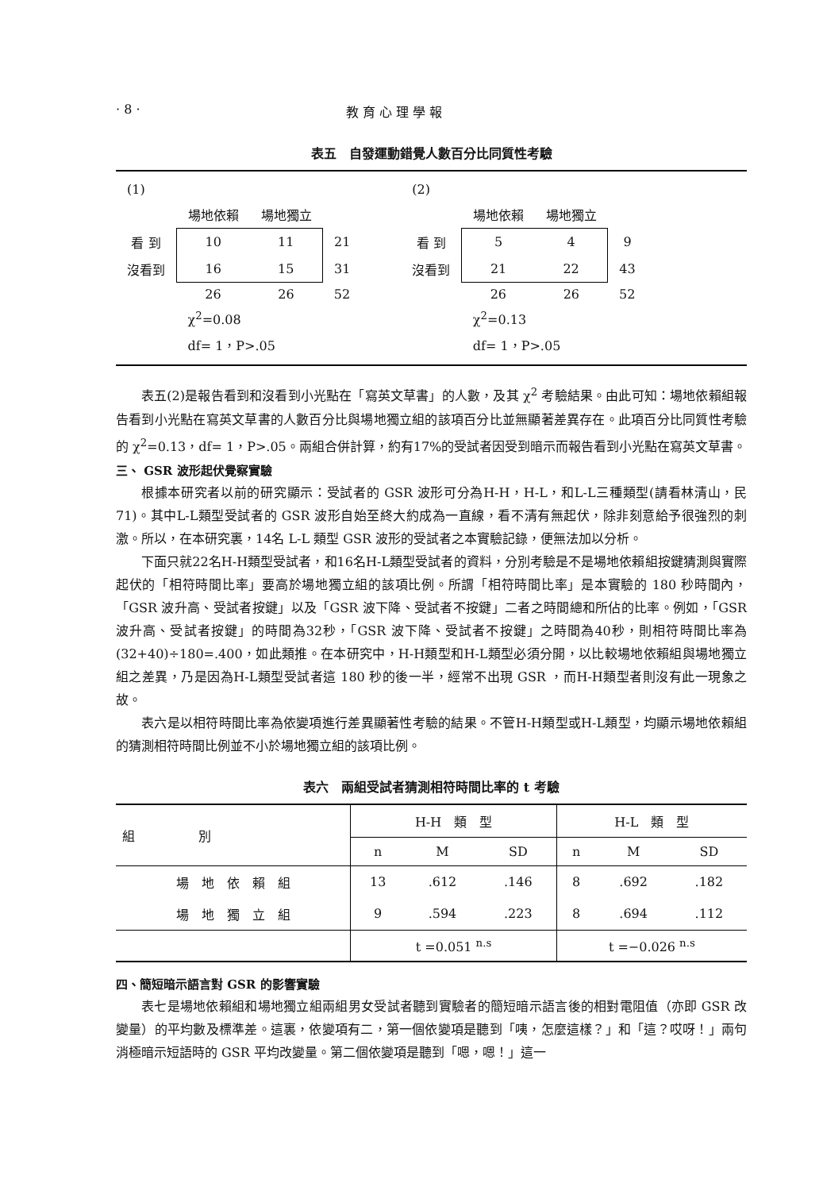· 8 · 教 育 心 理 學 報
表五　自發運動錯覺人數百分比同質性考驗
| (1) | | | |
| | 場地依賴 | 場地獨立 | |
| 看 到 | 10 | 11 | 21 |
| 沒看到 | 16 | 15 | 31 |
| | 26 | 26 | 52 |
| | χ<sup>2</sup>=0.08 | | |
| | df= 1，P>.05 | | |
| (2) | | | |
| | 場地依賴 | 場地獨立 | |
| 看 到 | 5 | 4 | 9 |
| 沒看到 | 21 | 22 | 43 |
| | 26 | 26 | 52 |
| | χ<sup>2</sup>=0.13 | | |
| | df= 1，P>.05 | | |
表五(2)是報告看到和沒看到小光點在「寫英文草書」的人數，及其 χ<sup>2</sup> 考驗結果。由此可知：場地依賴組報告看到小光點在寫英文草書的人數百分比與場地獨立組的該項百分比並無顯著差異存在。此項百分比同質性考驗的 χ<sup>2</sup>=0.13，df= 1，P>.05。兩組合併計算，約有17%的受試者因受到暗示而報告看到小光點在寫英文草書。
三、 GSR 波形起伏覺察實驗
根據本研究者以前的研究顯示：受試者的 GSR 波形可分為H-H，H-L，和L-L三種類型(請看林清山，民71)。其中L-L類型受試者的 GSR 波形自始至終大約成為一直線，看不清有無起伏，除非刻意給予很強烈的刺激。所以，在本研究裏，14名 L-L 類型 GSR 波形的受試者之本實驗記錄，便無法加以分析。
下面只就22名H-H類型受試者，和16名H-L類型受試者的資料，分別考驗是不是場地依賴組按鍵猜測與實際起伏的「相符時間比率」要高於場地獨立組的該項比例。所謂「相符時間比率」是本實驗的 180 秒時間內，「GSR 波升高、受試者按鍵」以及「GSR 波下降、受試者不按鍵」二者之時間總和所佔的比率。例如，「GSR 波升高、受試者按鍵」的時間為32秒，「GSR 波下降、受試者不按鍵」之時間為40秒，則相符時間比率為(32+40)÷180=.400，如此類推。在本研究中，H-H類型和H-L類型必須分開，以比較場地依賴組與場地獨立組之差異，乃是因為H-L類型受試者這 180 秒的後一半，經常不出現 GSR ，而H-H類型者則沒有此一現象之故。
表六是以相符時間比率為依變項進行差異顯著性考驗的結果。不管H-H類型或H-L類型，均顯示場地依賴組的猜測相符時間比例並不小於場地獨立組的該項比例。
表六　兩組受試者猜測相符時間比率的 t 考驗
| 組 別 | H-H 類 型 | | | H-L 類 型 | | |
| --- | --- | --- | --- | --- | --- | --- |
| | n | M | SD | n | M | SD |
| 場 地 依 賴 組 | 13 | .612 | .146 | 8 | .692 | .182 |
| 場 地 獨 立 組 | 9 | .594 | .223 | 8 | .694 | .112 |
| | t =0.051 <sup>n.s</sup> | | | t =−0.026 <sup>n.s</sup> | | |
四、簡短暗示語言對 GSR 的影響實驗
表七是場地依賴組和場地獨立組兩組男女受試者聽到實驗者的簡短暗示語言後的相對電阻值（亦即 GSR 改變量）的平均數及標準差。這裏，依變項有二，第一個依變項是聽到「咦，怎麼這樣？」和「這？哎呀！」兩句消極暗示短語時的 GSR 平均改變量。第二個依變項是聽到「嗯，嗯！」這一